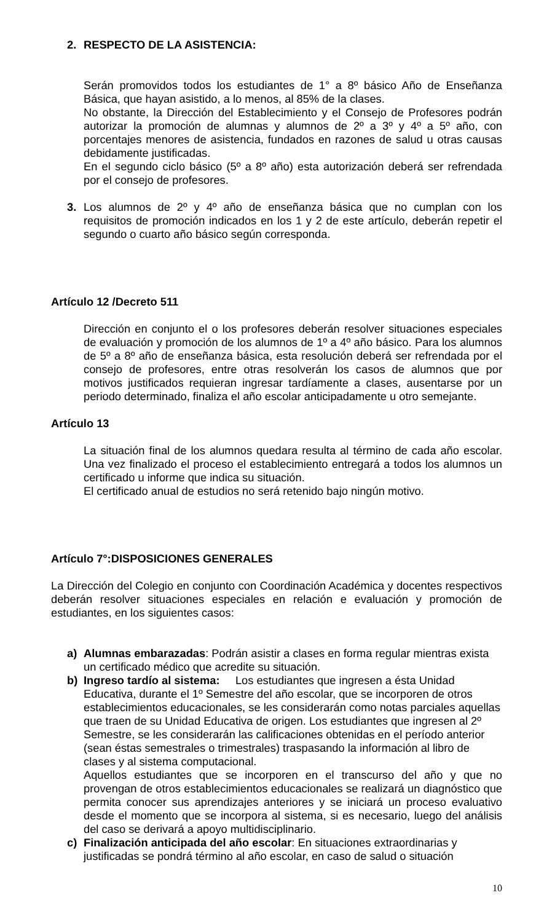2. RESPECTO DE LA ASISTENCIA:
Serán promovidos todos los estudiantes de 1° a 8º básico Año de Enseñanza Básica, que hayan asistido, a lo menos, al 85% de la clases.
No obstante, la Dirección del Establecimiento y el Consejo de Profesores podrán autorizar la promoción de alumnas y alumnos de 2º a 3º y 4º a 5º año, con porcentajes menores de asistencia, fundados en razones de salud u otras causas debidamente justificadas.
En el segundo ciclo básico (5º a 8º año) esta autorización deberá ser refrendada por el consejo de profesores.
3. Los alumnos de 2º y 4º año de enseñanza básica que no cumplan con los requisitos de promoción indicados en los 1 y 2 de este artículo, deberán repetir el segundo o cuarto año básico según corresponda.
Artículo 12 /Decreto 511
Dirección en conjunto el o los profesores deberán resolver situaciones especiales de evaluación y promoción de los alumnos de 1º a 4º año básico. Para los alumnos de 5º a 8º año de enseñanza básica, esta resolución deberá ser refrendada por el consejo de profesores, entre otras resolverán los casos de alumnos que por motivos justificados requieran ingresar tardíamente a clases, ausentarse por un periodo determinado, finaliza el año escolar anticipadamente u otro semejante.
Artículo 13
La situación final de los alumnos quedara resulta al término de cada año escolar. Una vez finalizado el proceso el establecimiento entregará a todos los alumnos un certificado u informe que indica su situación.
El certificado anual de estudios no será retenido bajo ningún motivo.
Artículo 7°:DISPOSICIONES GENERALES
La Dirección del Colegio en conjunto con Coordinación Académica y docentes respectivos deberán resolver situaciones especiales en relación e evaluación y promoción de estudiantes, en los siguientes casos:
a) Alumnas embarazadas: Podrán asistir a clases en forma regular mientras exista un certificado médico que acredite su situación.
b) Ingreso tardío al sistema: Los estudiantes que ingresen a ésta Unidad Educativa, durante el 1º Semestre del año escolar, que se incorporen de otros establecimientos educacionales, se les considerarán como notas parciales aquellas que traen de su Unidad Educativa de origen. Los estudiantes que ingresen al 2º Semestre, se les considerarán las calificaciones obtenidas en el período anterior (sean éstas semestrales o trimestrales) traspasando la información al libro de clases y al sistema computacional.
Aquellos estudiantes que se incorporen en el transcurso del año y que no provengan de otros establecimientos educacionales se realizará un diagnóstico que permita conocer sus aprendizajes anteriores y se iniciará un proceso evaluativo desde el momento que se incorpora al sistema, si es necesario, luego del análisis del caso se derivará a apoyo multidisciplinario.
c) Finalización anticipada del año escolar: En situaciones extraordinarias y justificadas se pondrá término al año escolar, en caso de salud o situación
10